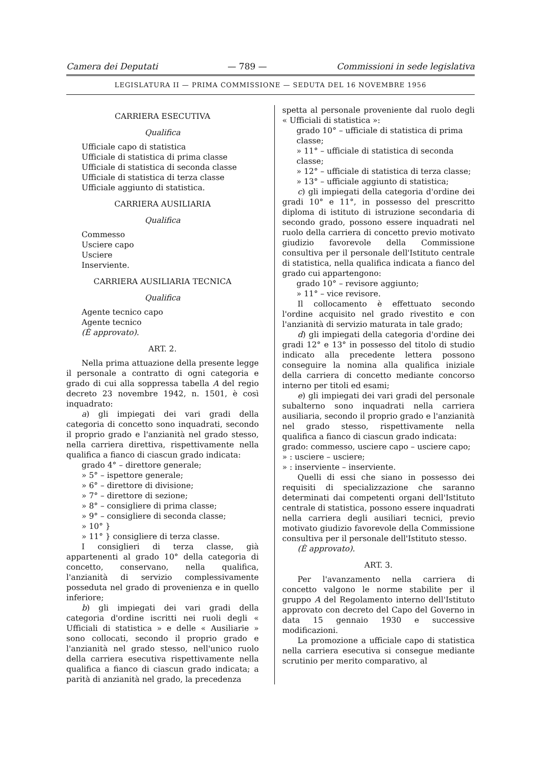Camera dei Deputati — 789 — Commissioni in sede legislativa
LEGISLATURA II — PRIMA COMMISSIONE — SEDUTA DEL 16 NOVEMBRE 1956
CARRIERA ESECUTIVA
Qualifica
Ufficiale capo di statistica
Ufficiale di statistica di prima classe
Ufficiale di statistica di seconda classe
Ufficiale di statistica di terza classe
Ufficiale aggiunto di statistica.
CARRIERA AUSILIARIA
Qualifica
Commesso
Usciere capo
Usciere
Inserviente.
CARRIERA AUSILIARIA TECNICA
Qualifica
Agente tecnico capo
Agente tecnico
(È approvato).
ART. 2.
Nella prima attuazione della presente legge il personale a contratto di ogni categoria e grado di cui alla soppressa tabella A del regio decreto 23 novembre 1942, n. 1501, è così inquadrato:
a) gli impiegati dei vari gradi della categoria di concetto sono inquadrati, secondo il proprio grado e l'anzianità nel grado stesso, nella carriera direttiva, rispettivamente nella qualifica a fianco di ciascun grado indicata:
grado 4° – direttore generale;
» 5° – ispettore generale;
» 6° – direttore di divisione;
» 7° – direttore di sezione;
» 8° – consigliere di prima classe;
» 9° – consigliere di seconda classe;
» 10° }
» 11° } consigliere di terza classe.
I consiglieri di terza classe, già appartenenti al grado 10° della categoria di concetto, conservano, nella qualifica, l'anzianità di servizio complessivamente posseduta nel grado di provenienza e in quello inferiore;
b) gli impiegati dei vari gradi della categoria d'ordine iscritti nei ruoli degli « Ufficiali di statistica » e delle « Ausiliarie » sono collocati, secondo il proprio grado e l'anzianità nel grado stesso, nell'unico ruolo della carriera esecutiva rispettivamente nella qualifica a fianco di ciascun grado indicata; a parità di anzianità nel grado, la precedenza
spetta al personale proveniente dal ruolo degli « Ufficiali di statistica »:
grado 10° – ufficiale di statistica di prima classe;
» 11° – ufficiale di statistica di seconda classe;
» 12° – ufficiale di statistica di terza classe;
» 13° – ufficiale aggiunto di statistica;
c) gli impiegati della categoria d'ordine dei gradi 10° e 11°, in possesso del prescritto diploma di istituto di istruzione secondaria di secondo grado, possono essere inquadrati nel ruolo della carriera di concetto previo motivato giudizio favorevole della Commissione consultiva per il personale dell'Istituto centrale di statistica, nella qualifica indicata a fianco del grado cui appartengono:
grado 10° – revisore aggiunto;
» 11° – vice revisore.
Il collocamento è effettuato secondo l'ordine acquisito nel grado rivestito e con l'anzianità di servizio maturata in tale grado;
d) gli impiegati della categoria d'ordine dei gradi 12° e 13° in possesso del titolo di studio indicato alla precedente lettera possono conseguire la nomina alla qualifica iniziale della carriera di concetto mediante concorso interno per titoli ed esami;
e) gli impiegati dei vari gradi del personale subalterno sono inquadrati nella carriera ausiliaria, secondo il proprio grado e l'anzianità nel grado stesso, rispettivamente nella qualifica a fianco di ciascun grado indicata:
grado: commesso, usciere capo – usciere capo;
» : usciere – usciere;
» : inserviente – inserviente.
Quelli di essi che siano in possesso dei requisiti di specializzazione che saranno determinati dai competenti organi dell'Istituto centrale di statistica, possono essere inquadrati nella carriera degli ausiliari tecnici, previo motivato giudizio favorevole della Commissione consultiva per il personale dell'Istituto stesso.
(È approvato).
ART. 3.
Per l'avanzamento nella carriera di concetto valgono le norme stabilite per il gruppo A del Regolamento interno dell'Istituto approvato con decreto del Capo del Governo in data 15 gennaio 1930 e successive modificazioni.
La promozione a ufficiale capo di statistica nella carriera esecutiva si consegue mediante scrutinio per merito comparativo, al